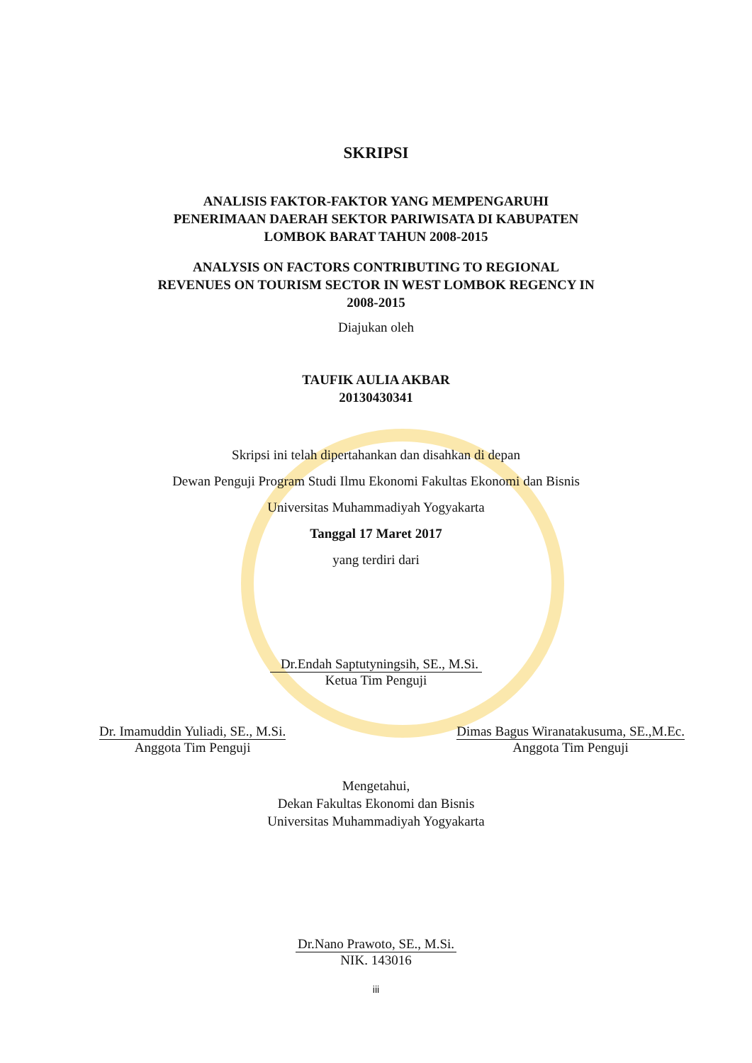SKRIPSI
ANALISIS FAKTOR-FAKTOR YANG MEMPENGARUHI
PENERIMAAN DAERAH SEKTOR PARIWISATA DI KABUPATEN
LOMBOK BARAT TAHUN 2008-2015
ANALYSIS ON FACTORS CONTRIBUTING TO REGIONAL
REVENUES ON TOURISM SECTOR IN WEST LOMBOK REGENCY IN
2008-2015
Diajukan oleh
TAUFIK AULIA AKBAR
20130430341
Skripsi ini telah dipertahankan dan disahkan di depan
Dewan Penguji Program Studi Ilmu Ekonomi Fakultas Ekonomi dan Bisnis
Universitas Muhammadiyah Yogyakarta
Tanggal 17 Maret 2017
yang terdiri dari
Dr.Endah Saptutyningsih, SE., M.Si.
Ketua Tim Penguji
Dr. Imamuddin Yuliadi, SE., M.Si.
Anggota Tim Penguji
Dimas Bagus Wiranatakusuma, SE.,M.Ec.
Anggota Tim Penguji
Mengetahui,
Dekan Fakultas Ekonomi dan Bisnis
Universitas Muhammadiyah Yogyakarta
Dr.Nano Prawoto, SE., M.Si.
NIK. 143016
iii